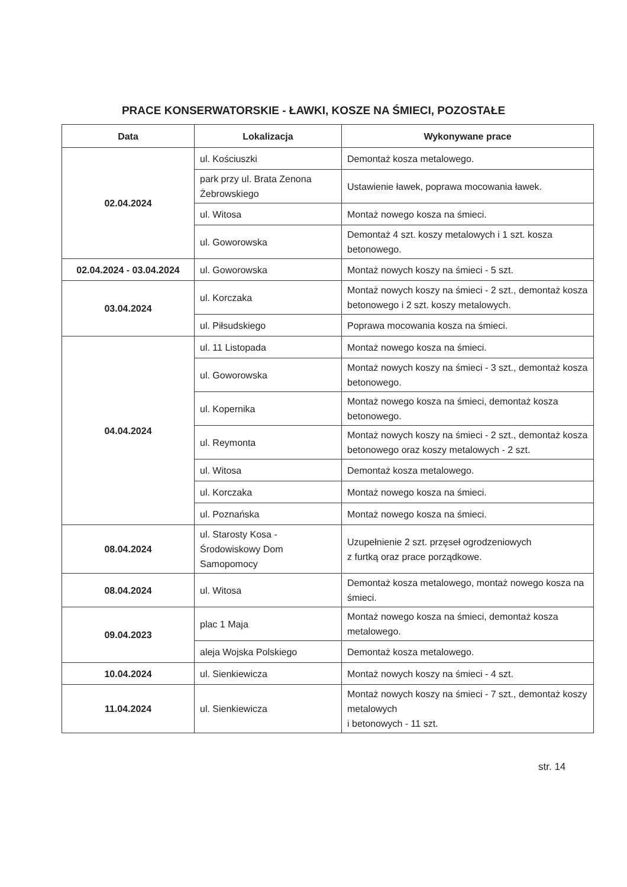PRACE KONSERWATORSKIE - ŁAWKI, KOSZE NA ŚMIECI, POZOSTAŁE
| Data | Lokalizacja | Wykonywane prace |
| --- | --- | --- |
| 02.04.2024 | ul. Kościuszki | Demontaż kosza metalowego. |
| | park przy ul. Brata Zenona Żebrowskiego | Ustawienie ławek, poprawa mocowania ławek. |
| | ul. Witosa | Montaż nowego kosza na śmieci. |
| | ul. Goworowska | Demontaż 4 szt. koszy metalowych i 1 szt. kosza betonowego. |
| 02.04.2024 - 03.04.2024 | ul. Goworowska | Montaż nowych koszy na śmieci - 5 szt. |
| 03.04.2024 | ul. Korczaka | Montaż nowych koszy na śmieci - 2 szt., demontaż kosza betonowego i 2 szt. koszy metalowych. |
| | ul. Piłsudskiego | Poprawa mocowania kosza na śmieci. |
| 04.04.2024 | ul. 11 Listopada | Montaż nowego kosza na śmieci. |
| | ul. Goworowska | Montaż nowych koszy na śmieci - 3 szt., demontaż kosza betonowego. |
| | ul. Kopernika | Montaż nowego kosza na śmieci, demontaż kosza betonowego. |
| | ul. Reymonta | Montaż nowych koszy na śmieci - 2 szt., demontaż kosza betonowego oraz koszy metalowych - 2 szt. |
| | ul. Witosa | Demontaż kosza metalowego. |
| | ul. Korczaka | Montaż nowego kosza na śmieci. |
| | ul. Poznańska | Montaż nowego kosza na śmieci. |
| 08.04.2024 | ul. Starosty Kosa - Środowiskowy Dom Samopomocy | Uzupełnienie 2 szt. przęseł ogrodzeniowych z furtką oraz prace porządkowe. |
| 08.04.2024 | ul. Witosa | Demontaż kosza metalowego, montaż nowego kosza na śmieci. |
| 09.04.2023 | plac 1 Maja | Montaż nowego kosza na śmieci, demontaż kosza metalowego. |
| | aleja Wojska Polskiego | Demontaż kosza metalowego. |
| 10.04.2024 | ul. Sienkiewicza | Montaż nowych koszy na śmieci - 4 szt. |
| 11.04.2024 | ul. Sienkiewicza | Montaż nowych koszy na śmieci - 7 szt., demontaż koszy metalowych i betonowych - 11 szt. |
str. 14